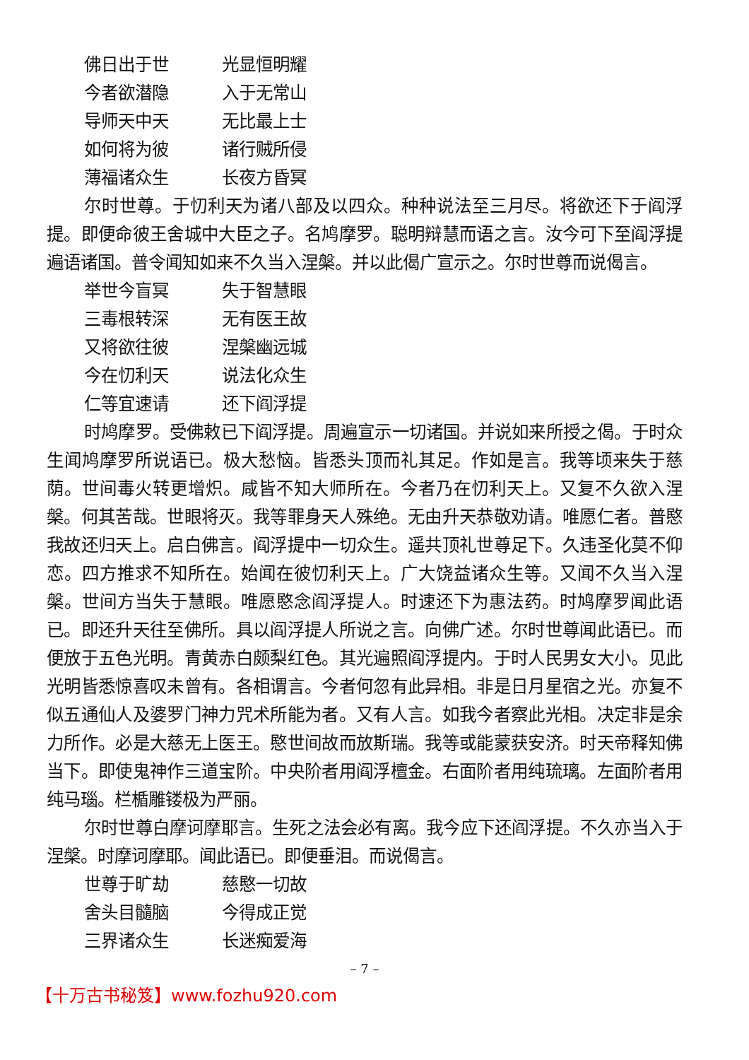佛日出于世 光显恒明耀
今者欲潜隐 入于无常山
导师天中天 无比最上士
如何将为彼 诸行贼所侵
薄福诸众生 长夜方昏冥
尔时世尊。于忉利天为诸八部及以四众。种种说法至三月尽。将欲还下于阎浮提。即便命彼王舍城中大臣之子。名鸠摩罗。聪明辩慧而语之言。汝今可下至阎浮提遍语诸国。普令闻知如来不久当入涅槃。并以此偈广宣示之。尔时世尊而说偈言。
举世今盲冥 失于智慧眼
三毒根转深 无有医王故
又将欲往彼 涅槃幽远城
今在忉利天 说法化众生
仁等宜速请 还下阎浮提
时鸠摩罗。受佛敕已下阎浮提。周遍宣示一切诸国。并说如来所授之偈。于时众生闻鸠摩罗所说语已。极大愁恼。皆悉头顶而礼其足。作如是言。我等顷来失于慈荫。世间毒火转更增炽。咸皆不知大师所在。今者乃在忉利天上。又复不久欲入涅槃。何其苦哉。世眼将灭。我等罪身天人殊绝。无由升天恭敬劝请。唯愿仁者。普愍我故还归天上。启白佛言。阎浮提中一切众生。遥共顶礼世尊足下。久违圣化莫不仰恋。四方推求不知所在。始闻在彼忉利天上。广大饶益诸众生等。又闻不久当入涅槃。世间方当失于慧眼。唯愿愍念阎浮提人。时速还下为惠法药。时鸠摩罗闻此语已。即还升天往至佛所。具以阎浮提人所说之言。向佛广述。尔时世尊闻此语已。而便放于五色光明。青黄赤白颇梨红色。其光遍照阎浮提内。于时人民男女大小。见此光明皆悉惊喜叹未曾有。各相谓言。今者何忽有此异相。非是日月星宿之光。亦复不似五通仙人及婆罗门神力咒术所能为者。又有人言。如我今者察此光相。决定非是余力所作。必是大慈无上医王。愍世间故而放斯瑞。我等或能蒙获安济。时天帝释知佛当下。即使鬼神作三道宝阶。中央阶者用阎浮檀金。右面阶者用纯琉璃。左面阶者用纯马瑙。栏楯雕镂极为严丽。
尔时世尊白摩诃摩耶言。生死之法会必有离。我今应下还阎浮提。不久亦当入于涅槃。时摩诃摩耶。闻此语已。即便垂泪。而说偈言。
世尊于旷劫 慈愍一切故
舍头目髓脑 今得成正觉
三界诸众生 长迷痴爱海
– 7 –
【十万古书秘笈】www.fozhu920.com